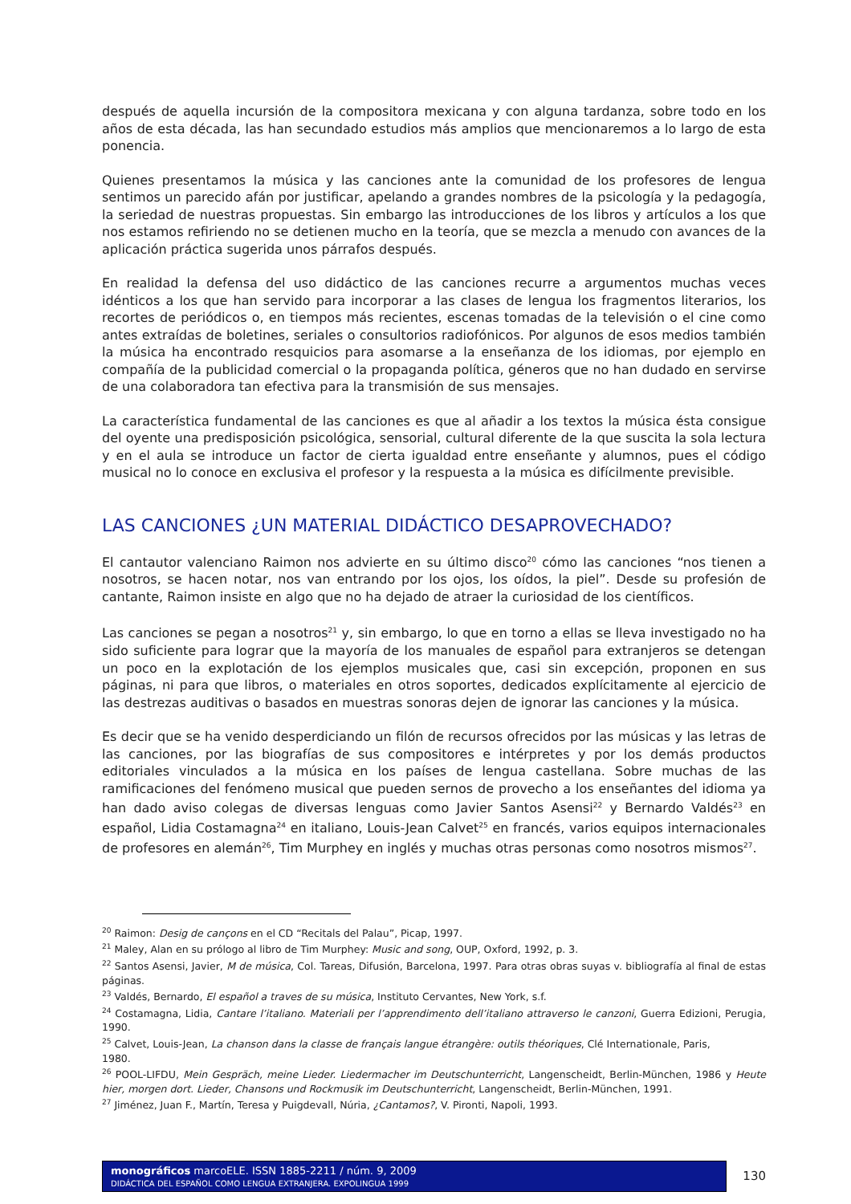después de aquella incursión de la compositora mexicana y con alguna tardanza, sobre todo en los años de esta década, las han secundado estudios más amplios que mencionaremos a lo largo de esta ponencia.
Quienes presentamos la música y las canciones ante la comunidad de los profesores de lengua sentimos un parecido afán por justificar, apelando a grandes nombres de la psicología y la pedagogía, la seriedad de nuestras propuestas. Sin embargo las introducciones de los libros y artículos a los que nos estamos refiriendo no se detienen mucho en la teoría, que se mezcla a menudo con avances de la aplicación práctica sugerida unos párrafos después.
En realidad la defensa del uso didáctico de las canciones recurre a argumentos muchas veces idénticos a los que han servido para incorporar a las clases de lengua los fragmentos literarios, los recortes de periódicos o, en tiempos más recientes, escenas tomadas de la televisión o el cine como antes extraídas de boletines, seriales o consultorios radiofónicos. Por algunos de esos medios también la música ha encontrado resquicios para asomarse a la enseñanza de los idiomas, por ejemplo en compañía de la publicidad comercial o la propaganda política, géneros que no han dudado en servirse de una colaboradora tan efectiva para la transmisión de sus mensajes.
La característica fundamental de las canciones es que al añadir a los textos la música ésta consigue del oyente una predisposición psicológica, sensorial, cultural diferente de la que suscita la sola lectura y en el aula se introduce un factor de cierta igualdad entre enseñante y alumnos, pues el código musical no lo conoce en exclusiva el profesor y la respuesta a la música es difícilmente previsible.
LAS CANCIONES ¿UN MATERIAL DIDÁCTICO DESAPROVECHADO?
El cantautor valenciano Raimon nos advierte en su último disco<sup>20</sup> cómo las canciones “nos tienen a nosotros, se hacen notar, nos van entrando por los ojos, los oídos, la piel”. Desde su profesión de cantante, Raimon insiste en algo que no ha dejado de atraer la curiosidad de los científicos.
Las canciones se pegan a nosotros<sup>21</sup> y, sin embargo, lo que en torno a ellas se lleva investigado no ha sido suficiente para lograr que la mayoría de los manuales de español para extranjeros se detengan un poco en la explotación de los ejemplos musicales que, casi sin excepción, proponen en sus páginas, ni para que libros, o materiales en otros soportes, dedicados explícitamente al ejercicio de las destrezas auditivas o basados en muestras sonoras dejen de ignorar las canciones y la música.
Es decir que se ha venido desperdiciando un filón de recursos ofrecidos por las músicas y las letras de las canciones, por las biografías de sus compositores e intérpretes y por los demás productos editoriales vinculados a la música en los países de lengua castellana. Sobre muchas de las ramificaciones del fenómeno musical que pueden sernos de provecho a los enseñantes del idioma ya han dado aviso colegas de diversas lenguas como Javier Santos Asensi<sup>22</sup> y Bernardo Valdés<sup>23</sup> en español, Lidia Costamagna<sup>24</sup> en italiano, Louis-Jean Calvet<sup>25</sup> en francés, varios equipos internacionales de profesores en alemán<sup>26</sup>, Tim Murphey en inglés y muchas otras personas como nosotros mismos<sup>27</sup>.
<sup>20</sup> Raimon: Desig de cançons en el CD “Recitals del Palau”, Picap, 1997.
<sup>21</sup> Maley, Alan en su prólogo al libro de Tim Murphey: Music and song, OUP, Oxford, 1992, p. 3.
<sup>22</sup> Santos Asensi, Javier, M de música, Col. Tareas, Difusión, Barcelona, 1997. Para otras obras suyas v. bibliografía al final de estas páginas.
<sup>23</sup> Valdés, Bernardo, El español a traves de su música, Instituto Cervantes, New York, s.f.
<sup>24</sup> Costamagna, Lidia, Cantare l’italiano. Materiali per l’apprendimento dell’italiano attraverso le canzoni, Guerra Edizioni, Perugia, 1990.
<sup>25</sup> Calvet, Louis-Jean, La chanson dans la classe de français langue étrangère: outils théoriques, Clé Internationale, Paris,
1980.
<sup>26</sup> POOL-LIFDU, Mein Gespräch, meine Lieder. Liedermacher im Deutschunterricht, Langenscheidt, Berlin-München, 1986 y Heute hier, morgen dort. Lieder, Chansons und Rockmusik im Deutschunterricht, Langenscheidt, Berlin-München, 1991.
<sup>27</sup> Jiménez, Juan F., Martín, Teresa y Puigdevall, Núria, ¿Cantamos?, V. Pironti, Napoli, 1993.
monográficos marcoELE. ISSN 1885-2211 / núm. 9, 2009
DIDÁCTICA DEL ESPAÑOL COMO LENGUA EXTRANJERA. EXPOLINGUA 1999
130